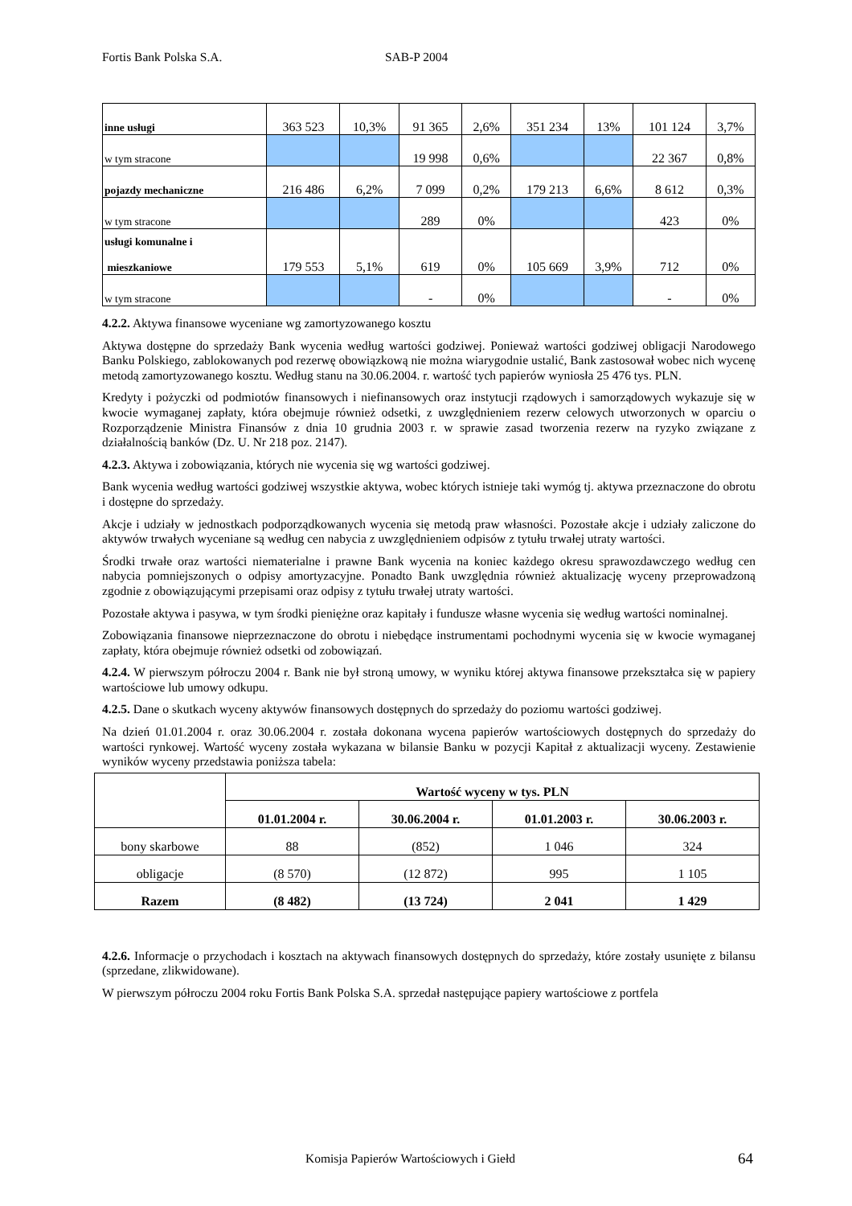Fortis Bank Polska S.A. SAB-P 2004
| inne usługi | 363 523 | 10,3% | 91 365 | 2,6% | 351 234 | 13% | 101 124 | 3,7% |
| w tym stracone | | | 19 998 | 0,6% | | | 22 367 | 0,8% |
| pojazdy mechaniczne | 216 486 | 6,2% | 7 099 | 0,2% | 179 213 | 6,6% | 8 612 | 0,3% |
| w tym stracone | | | 289 | 0% | | | 423 | 0% |
| usługi komunalne i mieszkaniowe | 179 553 | 5,1% | 619 | 0% | 105 669 | 3,9% | 712 | 0% |
| w tym stracone | | | - | 0% | | | - | 0% |
4.2.2. Aktywa finansowe wyceniane wg zamortyzowanego kosztu
Aktywa dostępne do sprzedaży Bank wycenia według wartości godziwej. Ponieważ wartości godziwej obligacji Narodowego Banku Polskiego, zablokowanych pod rezerwę obowiązkową nie można wiarygodnie ustalić, Bank zastosował wobec nich wycenę metodą zamortyzowanego kosztu. Według stanu na 30.06.2004. r. wartość tych papierów wyniosła 25 476 tys. PLN.
Kredyty i pożyczki od podmiotów finansowych i niefinansowych oraz instytucji rządowych i samorządowych wykazuje się w kwocie wymaganej zapłaty, która obejmuje również odsetki, z uwzględnieniem rezerw celowych utworzonych w oparciu o Rozporządzenie Ministra Finansów z dnia 10 grudnia 2003 r. w sprawie zasad tworzenia rezerw na ryzyko związane z działalnością banków (Dz. U. Nr 218 poz. 2147).
4.2.3. Aktywa i zobowiązania, których nie wycenia się wg wartości godziwej.
Bank wycenia według wartości godziwej wszystkie aktywa, wobec których istnieje taki wymóg tj. aktywa przeznaczone do obrotu i dostępne do sprzedaży.
Akcje i udziały w jednostkach podporządkowanych wycenia się metodą praw własności. Pozostałe akcje i udziały zaliczone do aktywów trwałych wyceniane są według cen nabycia z uwzględnieniem odpisów z tytułu trwałej utraty wartości.
Środki trwałe oraz wartości niematerialne i prawne Bank wycenia na koniec każdego okresu sprawozdawczego według cen nabycia pomniejszonych o odpisy amortyzacyjne. Ponadto Bank uwzględnia również aktualizację wyceny przeprowadzoną zgodnie z obowiązującymi przepisami oraz odpisy z tytułu trwałej utraty wartości.
Pozostałe aktywa i pasywa, w tym środki pieniężne oraz kapitały i fundusze własne wycenia się według wartości nominalnej.
Zobowiązania finansowe nieprzeznaczone do obrotu i niebędące instrumentami pochodnymi wycenia się w kwocie wymaganej zapłaty, która obejmuje również odsetki od zobowiązań.
4.2.4. W pierwszym półroczu 2004 r. Bank nie był stroną umowy, w wyniku której aktywa finansowe przekształca się w papiery wartościowe lub umowy odkupu.
4.2.5. Dane o skutkach wyceny aktywów finansowych dostępnych do sprzedaży do poziomu wartości godziwej.
Na dzień 01.01.2004 r. oraz 30.06.2004 r. została dokonana wycena papierów wartościowych dostępnych do sprzedaży do wartości rynkowej. Wartość wyceny została wykazana w bilansie Banku w pozycji Kapitał z aktualizacji wyceny. Zestawienie wyników wyceny przedstawia poniższa tabela:
| | Wartość wyceny w tys. PLN | | | |
| | 01.01.2004 r. | 30.06.2004 r. | 01.01.2003 r. | 30.06.2003 r. |
| bony skarbowe | 88 | (852) | 1 046 | 324 |
| obligacje | (8 570) | (12 872) | 995 | 1 105 |
| Razem | (8 482) | (13 724) | 2 041 | 1 429 |
4.2.6. Informacje o przychodach i kosztach na aktywach finansowych dostępnych do sprzedaży, które zostały usunięte z bilansu (sprzedane, zlikwidowane).
W pierwszym półroczu 2004 roku Fortis Bank Polska S.A. sprzedał następujące papiery wartościowe z portfela
Komisja Papierów Wartościowych i Giełd
64